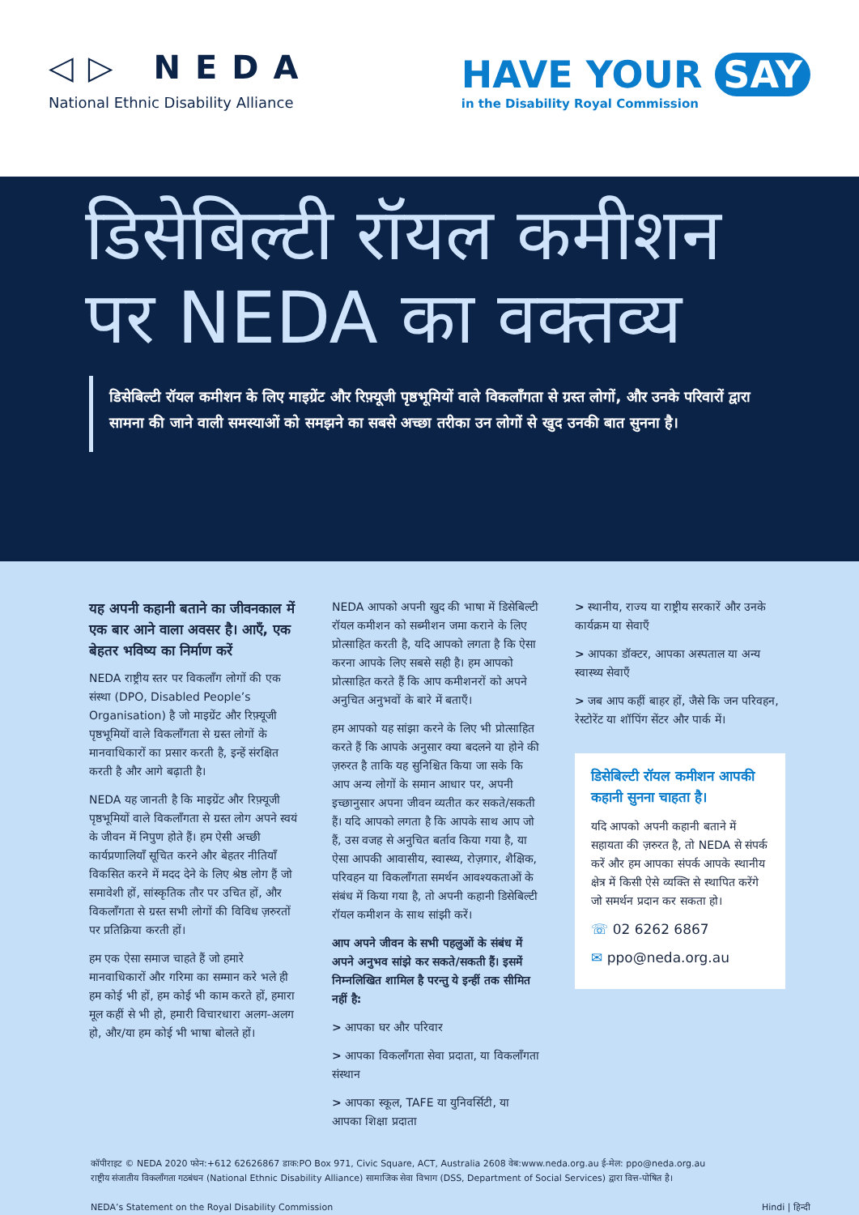◁▷ NEDA
National Ethnic Disability Alliance
HAVE YOUR SAY
in the Disability Royal Commission
डिसेबिल्टी रॉयल कमीशन पर NEDA का वक्तव्य
डिसेबिल्टी रॉयल कमीशन के लिए माइग्रेंट और रिफ़्यूजी पृष्ठभूमियों वाले विकलाँगता से ग्रस्त लोगों, और उनके परिवारों द्वारा सामना की जाने वाली समस्याओं को समझने का सबसे अच्छा तरीका उन लोगों से खुद उनकी बात सुनना है।
यह अपनी कहानी बताने का जीवनकाल में एक बार आने वाला अवसर है। आएँ, एक बेहतर भविष्य का निर्माण करें
NEDA राष्ट्रीय स्तर पर विकलाँग लोगों की एक संस्था (DPO, Disabled People’s Organisation) है जो माइग्रेंट और रिफ़्यूजी पृष्ठभूमियों वाले विकलाँगता से ग्रस्त लोगों के मानवाधिकारों का प्रसार करती है, इन्हें संरक्षित करती है और आगे बढ़ाती है।
NEDA यह जानती है कि माइग्रेंट और रिफ़्यूजी पृष्ठभूमियों वाले विकलाँगता से ग्रस्त लोग अपने स्वयं के जीवन में निपुण होते हैं। हम ऐसी अच्छी कार्यप्रणालियाँ सूचित करने और बेहतर नीतियाँ विकसित करने में मदद देने के लिए श्रेष्ठ लोग हैं जो समावेशी हों, सांस्कृतिक तौर पर उचित हों, और विकलाँगता से ग्रस्त सभी लोगों की विविध ज़रुरतों पर प्रतिक्रिया करती हों।
हम एक ऐसा समाज चाहते हैं जो हमारे मानवाधिकारों और गरिमा का सम्मान करे भले ही हम कोई भी हों, हम कोई भी काम करते हों, हमारा मूल कहीं से भी हो, हमारी विचारधारा अलग-अलग हो, और/या हम कोई भी भाषा बोलते हों।
NEDA आपको अपनी खुद की भाषा में डिसेबिल्टी रॉयल कमीशन को सब्मीशन जमा कराने के लिए प्रोत्साहित करती है, यदि आपको लगता है कि ऐसा करना आपके लिए सबसे सही है। हम आपको प्रोत्साहित करते हैं कि आप कमीशनरों को अपने अनुचित अनुभवों के बारे में बताएँ।
हम आपको यह सांझा करने के लिए भी प्रोत्साहित करते हैं कि आपके अनुसार क्या बदलने या होने की ज़रुरत है ताकि यह सुनिश्चित किया जा सके कि आप अन्य लोगों के समान आधार पर, अपनी इच्छानुसार अपना जीवन व्यतीत कर सकते/सकती हैं। यदि आपको लगता है कि आपके साथ आप जो हैं, उस वजह से अनुचित बर्ताव किया गया है, या ऐसा आपकी आवासीय, स्वास्थ्य, रोज़गार, शैक्षिक, परिवहन या विकलाँगता समर्थन आवश्यकताओं के संबंध में किया गया है, तो अपनी कहानी डिसेबिल्टी रॉयल कमीशन के साथ सांझी करें।
आप अपने जीवन के सभी पहलुओं के संबंध में अपने अनुभव सांझे कर सकते/सकती हैं। इसमें निम्नलिखित शामिल है परन्तु ये इन्हीं तक सीमित नहीं है:
> आपका घर और परिवार
> आपका विकलाँगता सेवा प्रदाता, या विकलाँगता संस्थान
> आपका स्कूल, TAFE या युनिवर्सिटी, या आपका शिक्षा प्रदाता
> स्थानीय, राज्य या राष्ट्रीय सरकारें और उनके कार्यक्रम या सेवाएँ
> आपका डॉक्टर, आपका अस्पताल या अन्य स्वास्थ्य सेवाएँ
> जब आप कहीं बाहर हों, जैसे कि जन परिवहन, रेस्टोरेंट या शॉपिंग सेंटर और पार्क में।
डिसेबिल्टी रॉयल कमीशन आपकी कहानी सुनना चाहता है।
यदि आपको अपनी कहानी बताने में सहायता की ज़रुरत है, तो NEDA से संपर्क करें और हम आपका संपर्क आपके स्थानीय क्षेत्र में किसी ऐसे व्यक्ति से स्थापित करेंगे जो समर्थन प्रदान कर सकता हो।
☏ 02 6262 6867
✉ ppo@neda.org.au
कॉपीराइट © NEDA 2020 फोन:+612 62626867 डाक:PO Box 971, Civic Square, ACT, Australia 2608 वेब:www.neda.org.au ई-मेल: ppo@neda.org.au
राष्ट्रीय संजातीय विकलाँगता गठबंधन (National Ethnic Disability Alliance) सामाजिक सेवा विभाग (DSS, Department of Social Services) द्वारा वित्त-पोषित है।
NEDA’s Statement on the Royal Disability Commission Hindi | हिन्दी